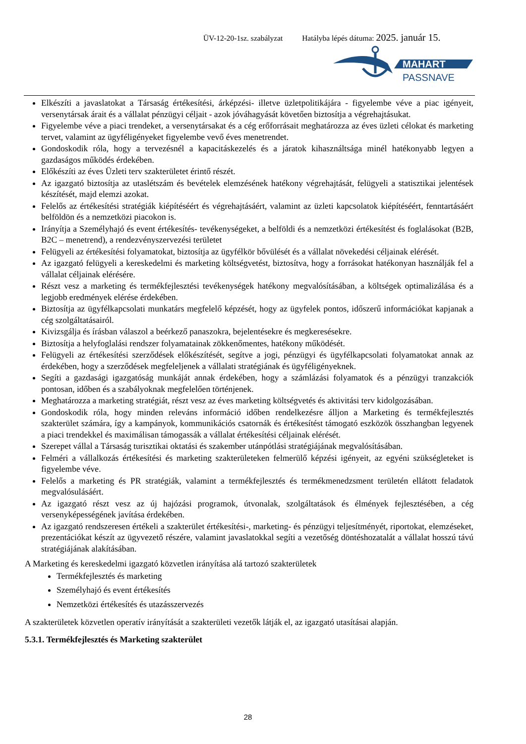ÜV-12-20-1sz. szabályzat Hatályba lépés dátuma: 2025. január 15.
MAHART
PASSNAVE
Elkészíti a javaslatokat a Társaság értékesítési, árképzési- illetve üzletpolitikájára - figyelembe véve a piac igényeit, versenytársak árait és a vállalat pénzügyi céljait - azok jóváhagyását követően biztosítja a végrehajtásukat.
Figyelembe véve a piaci trendeket, a versenytársakat és a cég erőforrásait meghatározza az éves üzleti célokat és marketing tervet, valamint az ügyféligényeket figyelembe vevő éves menetrendet.
Gondoskodik róla, hogy a tervezésnél a kapacitáskezelés és a járatok kihasználtsága minél hatékonyabb legyen a gazdaságos működés érdekében.
Előkészíti az éves Üzleti terv szakterületet érintő részét.
Az igazgató biztosítja az utaslétszám és bevételek elemzésének hatékony végrehajtását, felügyeli a statisztikai jelentések készítését, majd elemzi azokat.
Felelős az értékesítési stratégiák kiépítéséért és végrehajtásáért, valamint az üzleti kapcsolatok kiépítéséért, fenntartásáért belföldön és a nemzetközi piacokon is.
Irányítja a Személyhajó és event értékesítés- tevékenységeket, a belföldi és a nemzetközi értékesítést és foglalásokat (B2B, B2C – menetrend), a rendezvényszervezési területet
Felügyeli az értékesítési folyamatokat, biztosítja az ügyfélkör bővülését és a vállalat növekedési céljainak elérését.
Az igazgató felügyeli a kereskedelmi és marketing költségvetést, biztosítva, hogy a forrásokat hatékonyan használják fel a vállalat céljainak elérésére.
Részt vesz a marketing és termékfejlesztési tevékenységek hatékony megvalósításában, a költségek optimalizálása és a legjobb eredmények elérése érdekében.
Biztosítja az ügyfélkapcsolati munkatárs megfelelő képzését, hogy az ügyfelek pontos, időszerű információkat kapjanak a cég szolgáltatásairól.
Kivizsgálja és írásban válaszol a beérkező panaszokra, bejelentésekre és megkeresésekre.
Biztosítja a helyfoglalási rendszer folyamatainak zökkenőmentes, hatékony működését.
Felügyeli az értékesítési szerződések előkészítését, segítve a jogi, pénzügyi és ügyfélkapcsolati folyamatokat annak az érdekében, hogy a szerződések megfeleljenek a vállalati stratégiának és ügyféligényeknek.
Segíti a gazdasági igazgatóság munkáját annak érdekében, hogy a számlázási folyamatok és a pénzügyi tranzakciók pontosan, időben és a szabályoknak megfelelően történjenek.
Meghatározza a marketing stratégiát, részt vesz az éves marketing költségvetés és aktivitási terv kidolgozásában.
Gondoskodik róla, hogy minden releváns információ időben rendelkezésre álljon a Marketing és termékfejlesztés szakterület számára, így a kampányok, kommunikációs csatornák és értékesítést támogató eszközök összhangban legyenek a piaci trendekkel és maximálisan támogassák a vállalat értékesítési céljainak elérését.
Szerepet vállal a Társaság turisztikai oktatási és szakember utánpótlási stratégiájának megvalósításában.
Felméri a vállalkozás értékesítési és marketing szakterületeken felmerülő képzési igényeit, az egyéni szükségleteket is figyelembe véve.
Felelős a marketing és PR stratégiák, valamint a termékfejlesztés és termékmenedzsment területén ellátott feladatok megvalósulásáért.
Az igazgató részt vesz az új hajózási programok, útvonalak, szolgáltatások és élmények fejlesztésében, a cég versenyképességének javítása érdekében.
Az igazgató rendszeresen értékeli a szakterület értékesítési-, marketing- és pénzügyi teljesítményét, riportokat, elemzéseket, prezentációkat készít az ügyvezető részére, valamint javaslatokkal segíti a vezetőség döntéshozatalát a vállalat hosszú távú stratégiájának alakításában.
A Marketing és kereskedelmi igazgató közvetlen irányítása alá tartozó szakterületek
Termékfejlesztés és marketing
Személyhajó és event értékesítés
Nemzetközi értékesítés és utazásszervezés
A szakterületek közvetlen operatív irányítását a szakterületi vezetők látják el, az igazgató utasításai alapján.
5.3.1. Termékfejlesztés és Marketing szakterület
28